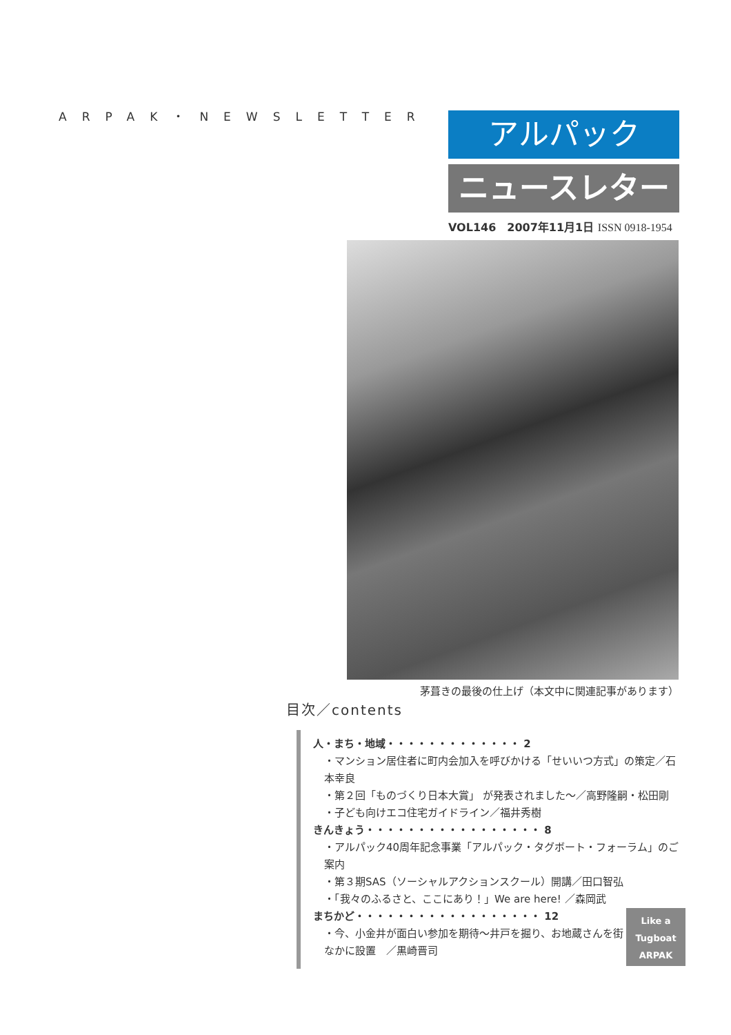ARPAK・NEWSLETTER
アルパック
ニュースレター
VOL146　2007年11月1日 ISSN 0918-1954
茅葺きの最後の仕上げ（本文中に関連記事があります）
目次／contents
人・まち・地域・・・・・・・・・・・・・ 2
・マンション居住者に町内会加入を呼びかける「せいいつ方式」の策定／石本幸良
・第２回「ものづくり日本大賞」 が発表されました～／高野隆嗣・松田剛
・子ども向けエコ住宅ガイドライン／福井秀樹
きんきょう・・・・・・・・・・・・・・・・・ 8
・アルパック40周年記念事業「アルパック・タグボート・フォーラム」のご案内
・第３期SAS（ソーシャルアクションスクール）開講／田口智弘
・「我々のふるさと、ここにあり！」We are here! ／森岡武
Like a Tugboat
ARPAK
まちかど・・・・・・・・・・・・・・・・・・ 12
・今、小金井が面白い参加を期待～井戸を掘り、お地蔵さんを街なかに設置　／黒崎晋司